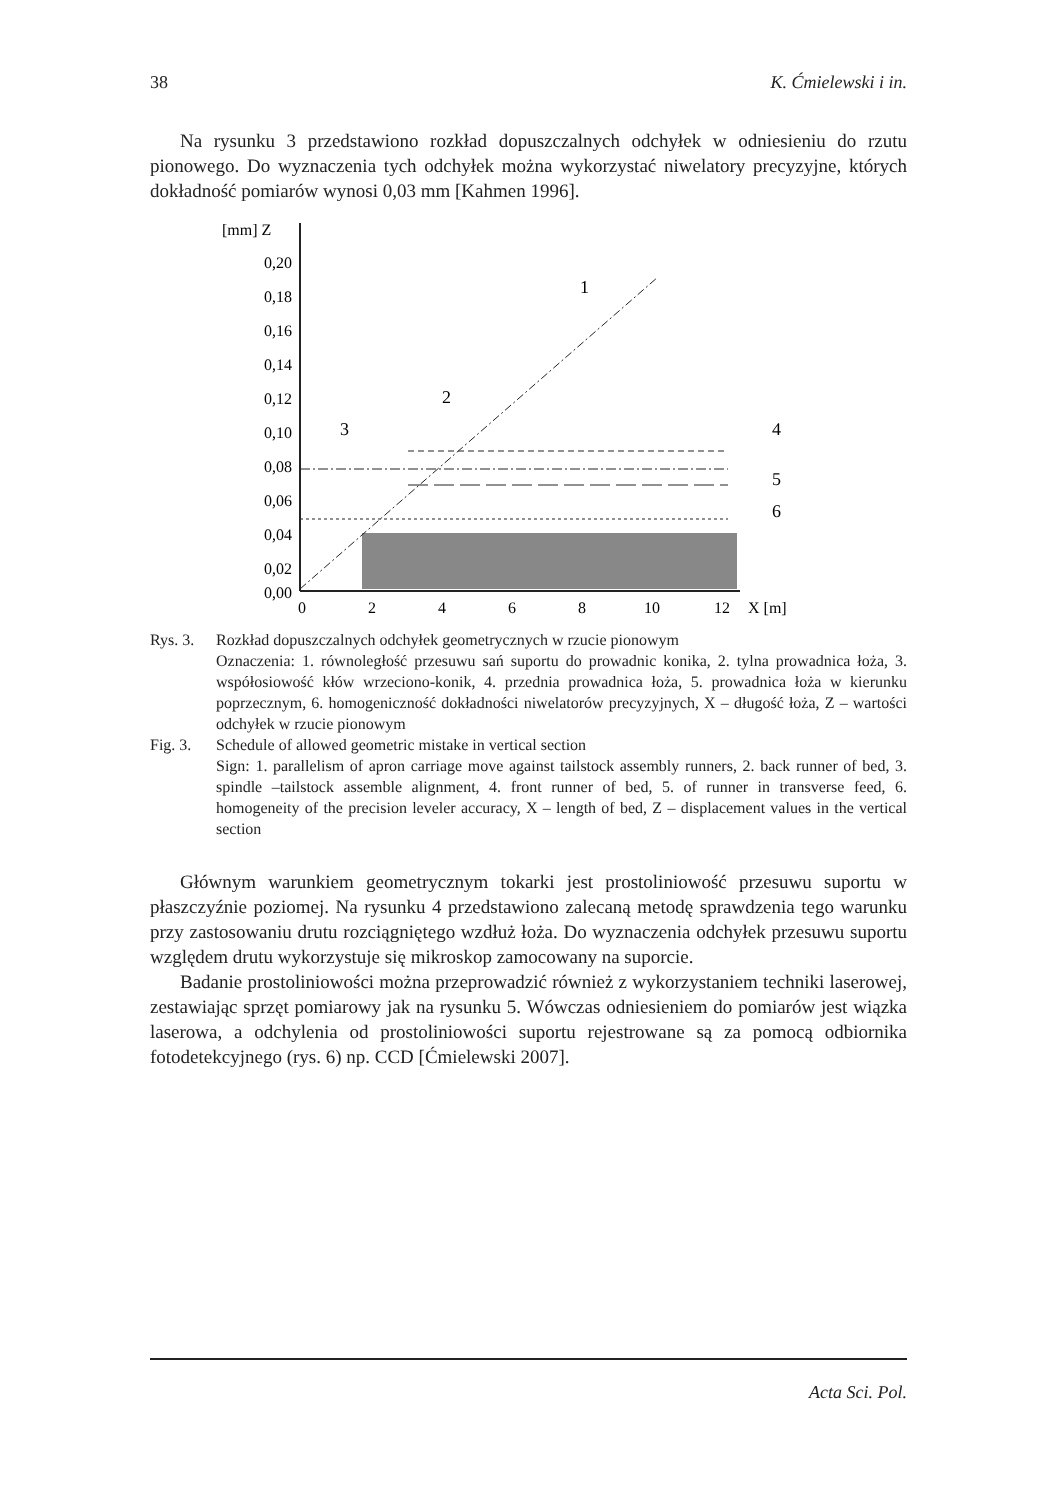38 K. Ćmielewski i in.
Na rysunku 3 przedstawiono rozkład dopuszczalnych odchyłek w odniesieniu do rzutu pionowego. Do wyznaczenia tych odchyłek można wykorzystać niwelatory precyzyjne, których dokładność pomiarów wynosi 0,03 mm [Kahmen 1996].
[mm] Z
0,20
0,18
0,16
0,14
0,12
0,10
0,08
0,06
0,04
0,02
0,00
0
2
4
6
8
10
12
X [m]
1
2
3
4
5
6
Rys. 3. Rozkład dopuszczalnych odchyłek geometrycznych w rzucie pionowym
Oznaczenia: 1. równoległość przesuwu sań suportu do prowadnic konika, 2. tylna prowadnica łoża, 3. współosiowość kłów wrzeciono-konik, 4. przednia prowadnica łoża, 5. prowadnica łoża w kierunku poprzecznym, 6. homogeniczność dokładności niwelatorów precyzyjnych, X – długość łoża, Z – wartości odchyłek w rzucie pionowym
Fig. 3. Schedule of allowed geometric mistake in vertical section
Sign: 1. parallelism of apron carriage move against tailstock assembly runners, 2. back runner of bed, 3. spindle –tailstock assemble alignment, 4. front runner of bed, 5. of runner in transverse feed, 6. homogeneity of the precision leveler accuracy, X – length of bed, Z – displacement values in the vertical section
Głównym warunkiem geometrycznym tokarki jest prostoliniowość przesuwu suportu w płaszczyźnie poziomej. Na rysunku 4 przedstawiono zalecaną metodę sprawdzenia tego warunku przy zastosowaniu drutu rozciągniętego wzdłuż łoża. Do wyznaczenia odchyłek przesuwu suportu względem drutu wykorzystuje się mikroskop zamocowany na suporcie.
Badanie prostoliniowości można przeprowadzić również z wykorzystaniem techniki laserowej, zestawiając sprzęt pomiarowy jak na rysunku 5. Wówczas odniesieniem do pomiarów jest wiązka laserowa, a odchylenia od prostoliniowości suportu rejestrowane są za pomocą odbiornika fotodetekcyjnego (rys. 6) np. CCD [Ćmielewski 2007].
Acta Sci. Pol.